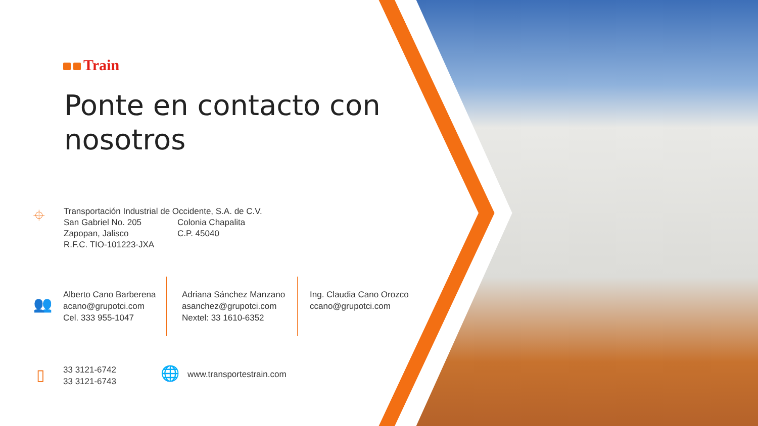Train
Ponte en contacto con nosotros
⌖
Transportación Industrial de Occidente, S.A. de C.V.
San Gabriel No. 205
Zapopan, Jalisco
R.F.C. TIO-101223-JXA
Colonia Chapalita
C.P. 45040
👥
Alberto Cano Barberena
acano@grupotci.com
Cel. 333 955-1047
Adriana Sánchez Manzano
asanchez@grupotci.com
Nextel: 33 1610-6352
Ing. Claudia Cano Orozco
ccano@grupotci.com
▯
33 3121-6742
33 3121-6743
🌐 www.transportestrain.com